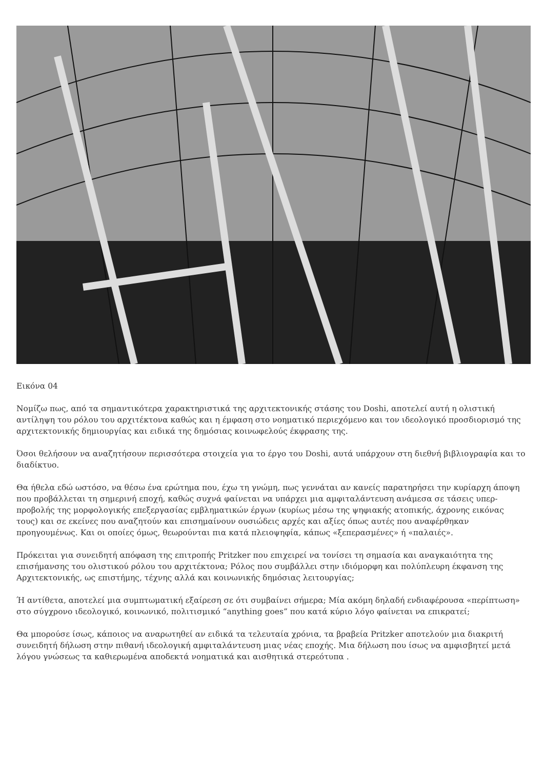Εικόνα 04
Νομίζω πως, από τα σημαντικότερα χαρακτηριστικά της αρχιτεκτονικής στάσης του Doshi, αποτελεί αυτή η ολιστική αντίληψη του ρόλου του αρχιτέκτονα καθώς και η έμφαση στο νοηματικό περιεχόμενο και τον ιδεολογικό προσδιορισμό της αρχιτεκτονικής δημιουργίας και ειδικά της δημόσιας κοινωφελούς έκφρασης της.
Όσοι θελήσουν να αναζητήσουν περισσότερα στοιχεία για το έργο του Doshi, αυτά υπάρχουν στη διεθνή βιβλιογραφία και το διαδίκτυο.
Θα ήθελα εδώ ωστόσο, να θέσω ένα ερώτημα που, έχω τη γνώμη, πως γεννάται αν κανείς παρατηρήσει την κυρίαρχη άποψη που προβάλλεται τη σημερινή εποχή, καθώς συχνά φαίνεται να υπάρχει μια αμφιταλάντευση ανάμεσα σε τάσεις υπερ-προβολής της μορφολογικής επεξεργασίας εμβληματικών έργων (κυρίως μέσω της ψηφιακής ατοπικής, άχρονης εικόνας τους) και σε εκείνες που αναζητούν και επισημαίνουν ουσιώδεις αρχές και αξίες όπως αυτές που αναφέρθηκαν προηγουμένως. Και οι οποίες όμως, θεωρούνται πια κατά πλειοψηφία, κάπως «ξεπερασμένες» ή «παλαιές».
Πρόκειται για συνειδητή απόφαση της επιτροπής Pritzker που επιχειρεί να τονίσει τη σημασία και αναγκαιότητα της επισήμανσης του ολιστικού ρόλου του αρχιτέκτονα; Ρόλος που συμβάλλει στην ιδιόμορφη και πολύπλευρη έκφανση της Αρχιτεκτονικής, ως επιστήμης, τέχνης αλλά και κοινωνικής δημόσιας λειτουργίας;
Ή αντίθετα, αποτελεί μια συμπτωματική εξαίρεση σε ότι συμβαίνει σήμερα; Μία ακόμη δηλαδή ενδιαφέρουσα «περίπτωση» στο σύγχρονο ιδεολογικό, κοινωνικό, πολιτισμικό “anything goes” που κατά κύριο λόγο φαίνεται να επικρατεί;
Θα μπορούσε ίσως, κάποιος να αναρωτηθεί αν ειδικά τα τελευταία χρόνια, τα βραβεία Pritzker αποτελούν μια διακριτή συνειδητή δήλωση στην πιθανή ιδεολογική αμφιταλάντευση μιας νέας εποχής. Μια δήλωση που ίσως να αμφισβητεί μετά λόγου γνώσεως τα καθιερωμένα αποδεκτά νοηματικά και αισθητικά στερεότυπα .